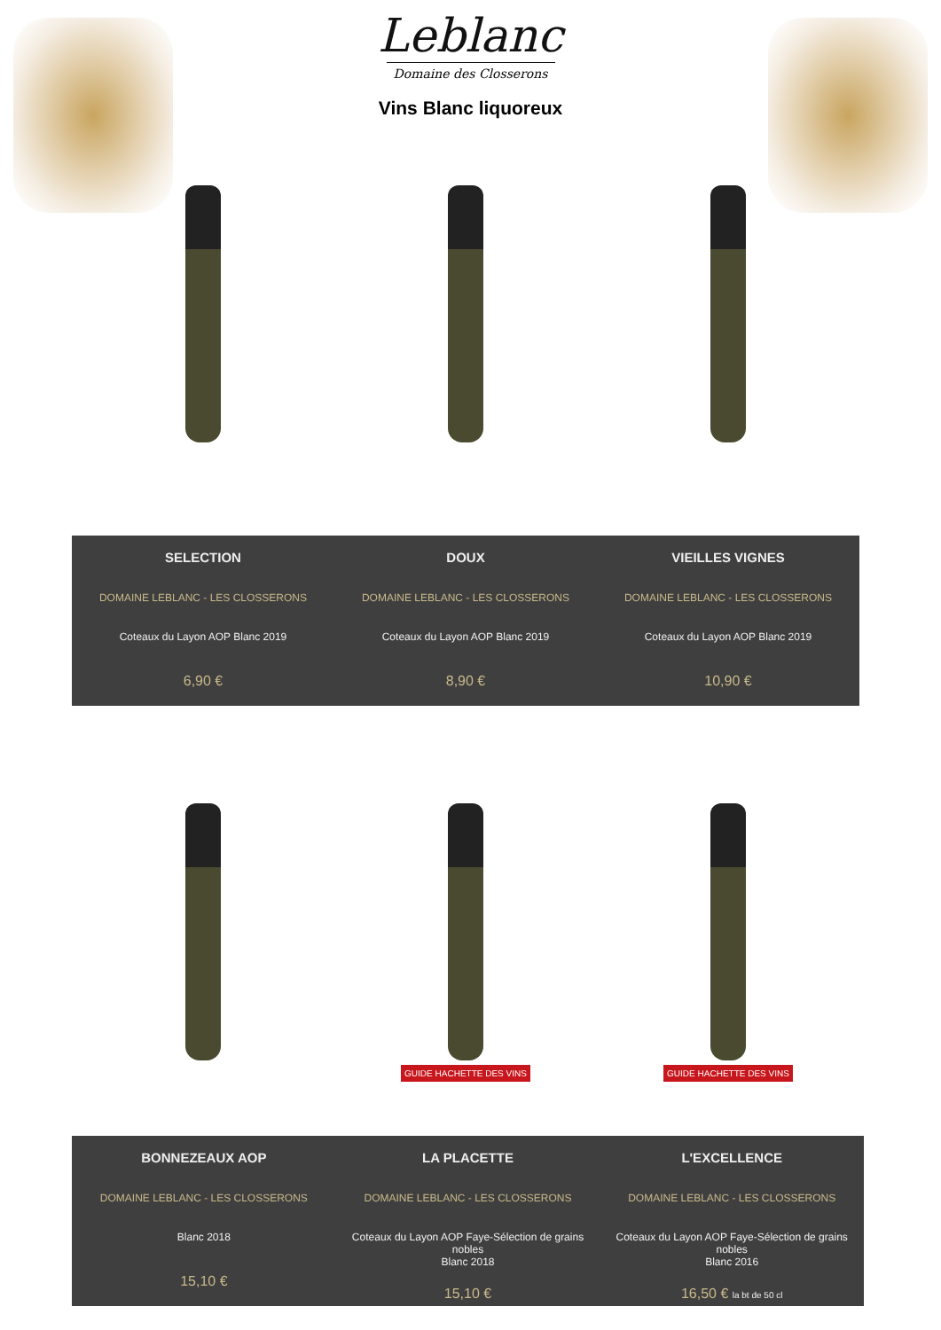Leblanc
Domaine des Closserons
Vins Blanc liquoreux
SELECTION
DOMAINE LEBLANC - LES CLOSSERONS
Coteaux du Layon AOP Blanc 2019
6,90 €
DOUX
DOMAINE LEBLANC - LES CLOSSERONS
Coteaux du Layon AOP Blanc 2019
8,90 €
VIEILLES VIGNES
DOMAINE LEBLANC - LES CLOSSERONS
Coteaux du Layon AOP Blanc 2019
10,90 €
GUIDE HACHETTE DES VINS
GUIDE HACHETTE DES VINS
BONNEZEAUX AOP
DOMAINE LEBLANC - LES CLOSSERONS
Blanc 2018
15,10 €
LA PLACETTE
DOMAINE LEBLANC - LES CLOSSERONS
Coteaux du Layon AOP Faye-Sélection de grains nobles
Blanc 2018
15,10 €
L'EXCELLENCE
DOMAINE LEBLANC - LES CLOSSERONS
Coteaux du Layon AOP Faye-Sélection de grains nobles
Blanc 2016
16,50 € la bt de 50 cl